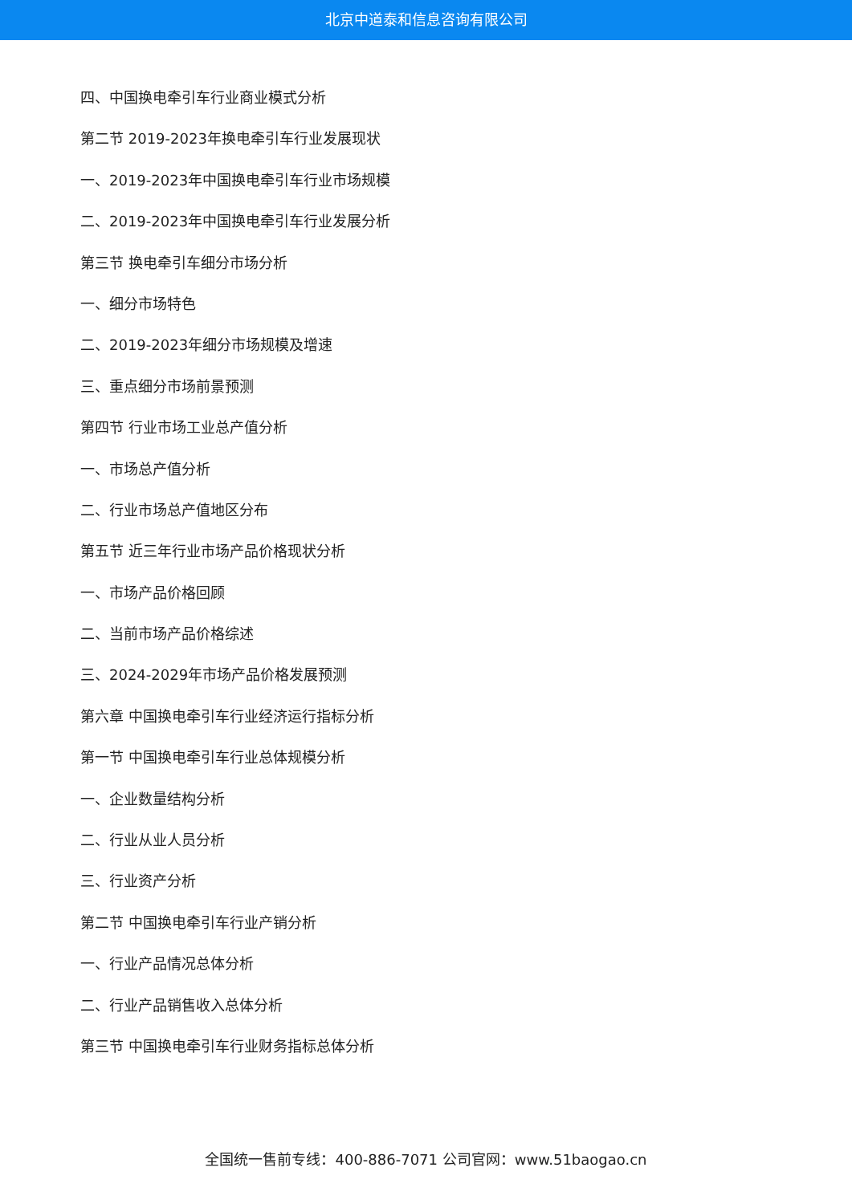北京中道泰和信息咨询有限公司
四、中国换电牵引车行业商业模式分析
第二节 2019-2023年换电牵引车行业发展现状
一、2019-2023年中国换电牵引车行业市场规模
二、2019-2023年中国换电牵引车行业发展分析
第三节 换电牵引车细分市场分析
一、细分市场特色
二、2019-2023年细分市场规模及增速
三、重点细分市场前景预测
第四节 行业市场工业总产值分析
一、市场总产值分析
二、行业市场总产值地区分布
第五节 近三年行业市场产品价格现状分析
一、市场产品价格回顾
二、当前市场产品价格综述
三、2024-2029年市场产品价格发展预测
第六章 中国换电牵引车行业经济运行指标分析
第一节 中国换电牵引车行业总体规模分析
一、企业数量结构分析
二、行业从业人员分析
三、行业资产分析
第二节 中国换电牵引车行业产销分析
一、行业产品情况总体分析
二、行业产品销售收入总体分析
第三节 中国换电牵引车行业财务指标总体分析
全国统一售前专线：400-886-7071 公司官网：www.51baogao.cn